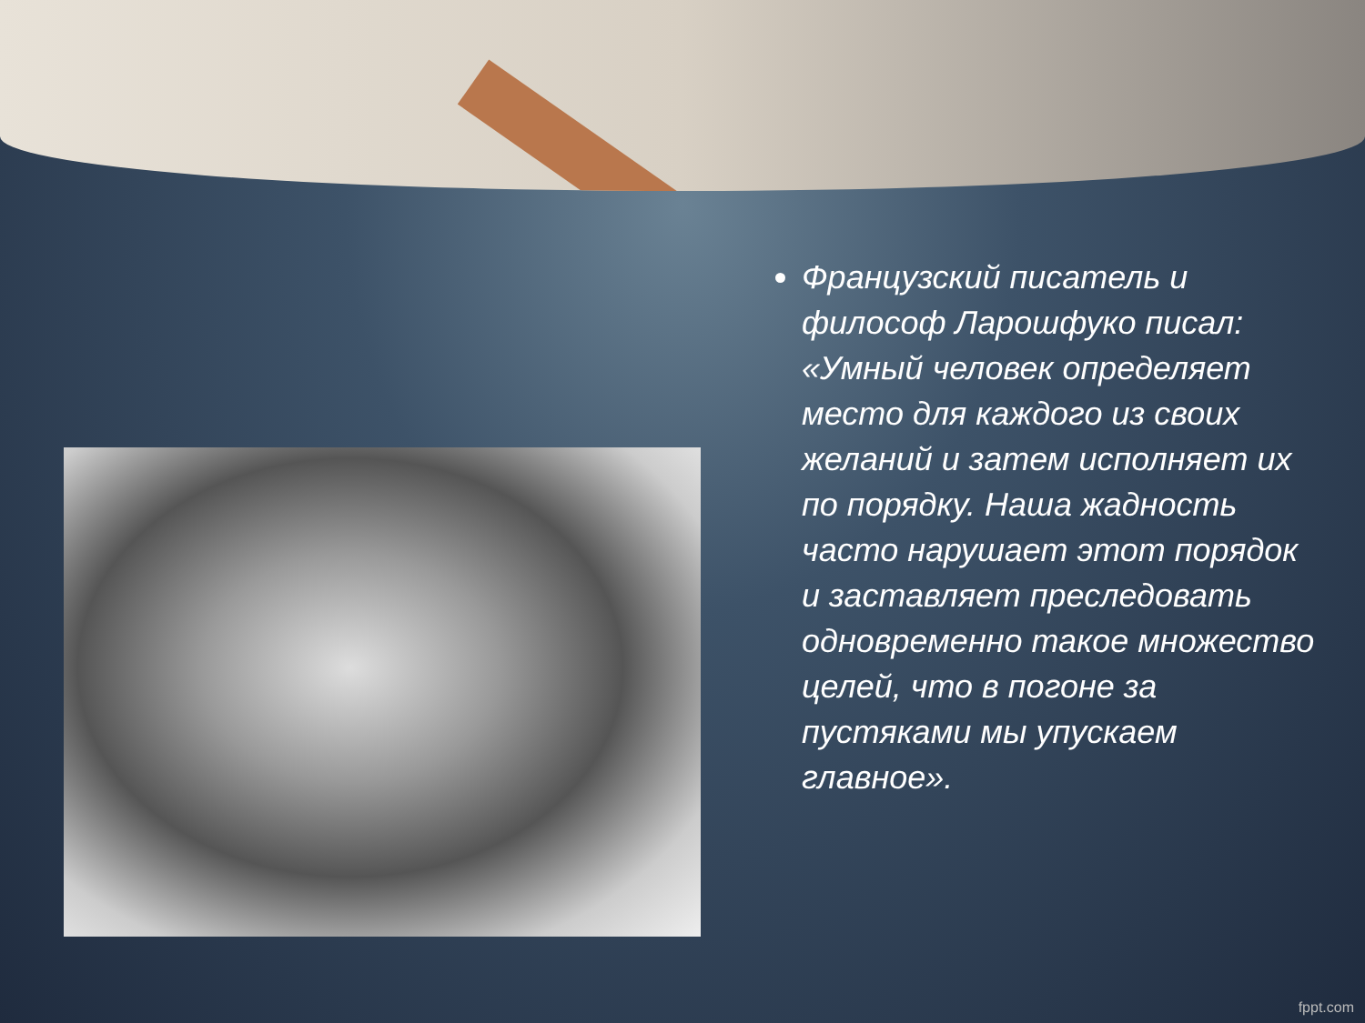Французский писатель и философ Ларошфуко писал: «Умный человек определяет место для каждого из своих желаний и затем исполняет их по порядку. Наша жадность часто нарушает этот порядок и заставляет преследовать одновременно такое множество целей, что в погоне за пустяками мы упускаем главное».
fppt.com